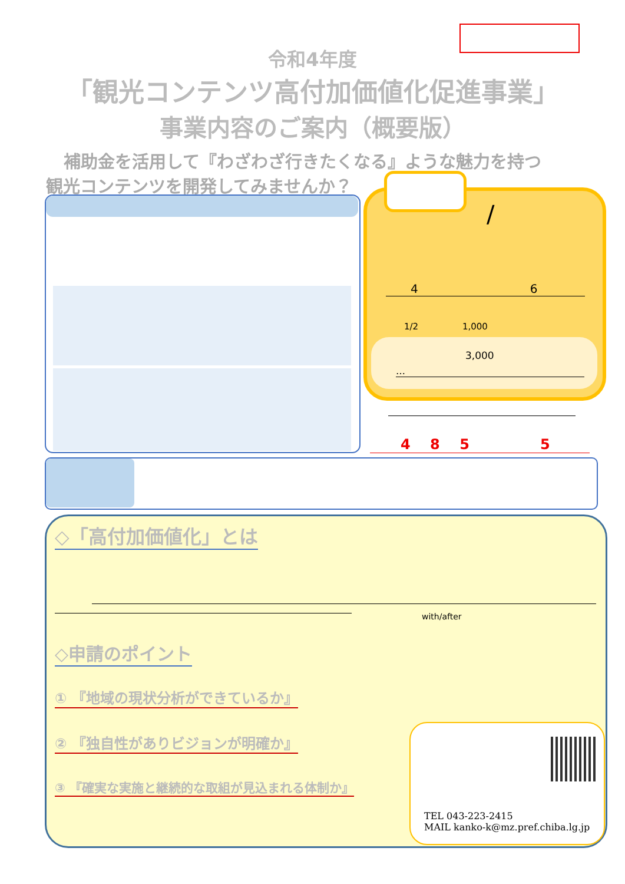令和4年度
「観光コンテンツ高付加価値化促進事業」
事業内容のご案内（概要版）
補助金を活用して『わざわざ行きたくなる』ような魅力を持つ
観光コンテンツを開発してみませんか？
/
4 6
1/2 1,000
3,000
…
4 8 5 5
◇「高付加価値化」とは
with/after
◇申請のポイント
① 『地域の現状分析ができているか』
② 『独自性がありビジョンが明確か』
③ 『確実な実施と継続的な取組が見込まれる体制か』
TEL 043-223-2415
MAIL kanko-k@mz.pref.chiba.lg.jp